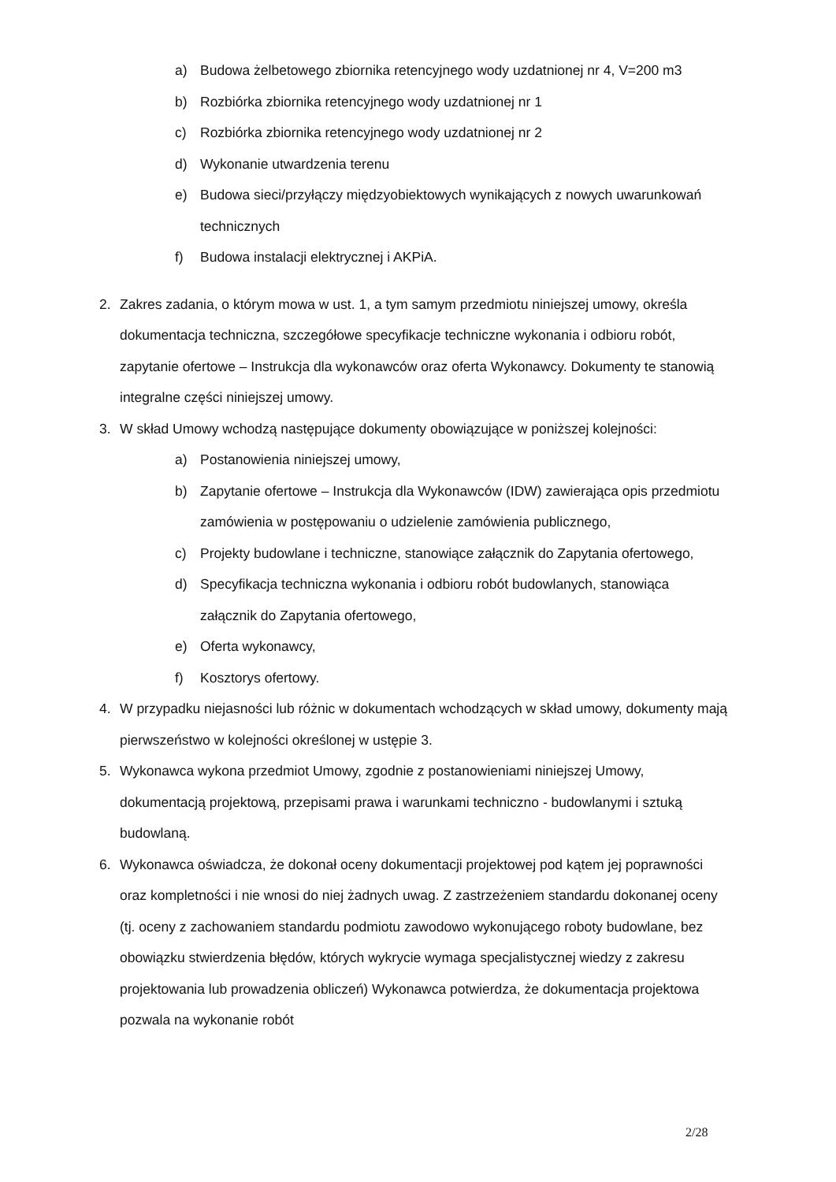a) Budowa żelbetowego zbiornika retencyjnego wody uzdatnionej nr 4, V=200 m3
b) Rozbiórka zbiornika retencyjnego wody uzdatnionej nr 1
c) Rozbiórka zbiornika retencyjnego wody uzdatnionej nr 2
d) Wykonanie utwardzenia terenu
e) Budowa sieci/przyłączy międzyobiektowych wynikających z nowych uwarunkowań technicznych
f) Budowa instalacji elektrycznej i AKPiA.
2. Zakres zadania, o którym mowa w ust. 1, a tym samym przedmiotu niniejszej umowy, określa dokumentacja techniczna, szczegółowe specyfikacje techniczne wykonania i odbioru robót, zapytanie ofertowe – Instrukcja dla wykonawców oraz oferta Wykonawcy. Dokumenty te stanowią integralne części niniejszej umowy.
3. W skład Umowy wchodzą następujące dokumenty obowiązujące w poniższej kolejności:
a) Postanowienia niniejszej umowy,
b) Zapytanie ofertowe – Instrukcja dla Wykonawców (IDW) zawierająca opis przedmiotu zamówienia w postępowaniu o udzielenie zamówienia publicznego,
c) Projekty budowlane i techniczne, stanowiące załącznik do Zapytania ofertowego,
d) Specyfikacja techniczna wykonania i odbioru robót budowlanych, stanowiąca załącznik do Zapytania ofertowego,
e) Oferta wykonawcy,
f) Kosztorys ofertowy.
4. W przypadku niejasności lub różnic w dokumentach wchodzących w skład umowy, dokumenty mają pierwszeństwo w kolejności określonej w ustępie 3.
5. Wykonawca wykona przedmiot Umowy, zgodnie z postanowieniami niniejszej Umowy, dokumentacją projektową, przepisami prawa i warunkami techniczno - budowlanymi i sztuką budowlaną.
6. Wykonawca oświadcza, że dokonał oceny dokumentacji projektowej pod kątem jej poprawności oraz kompletności i nie wnosi do niej żadnych uwag. Z zastrzeżeniem standardu dokonanej oceny (tj. oceny z zachowaniem standardu podmiotu zawodowo wykonującego roboty budowlane, bez obowiązku stwierdzenia błędów, których wykrycie wymaga specjalistycznej wiedzy z zakresu projektowania lub prowadzenia obliczeń) Wykonawca potwierdza, że dokumentacja projektowa pozwala na wykonanie robót
2/28